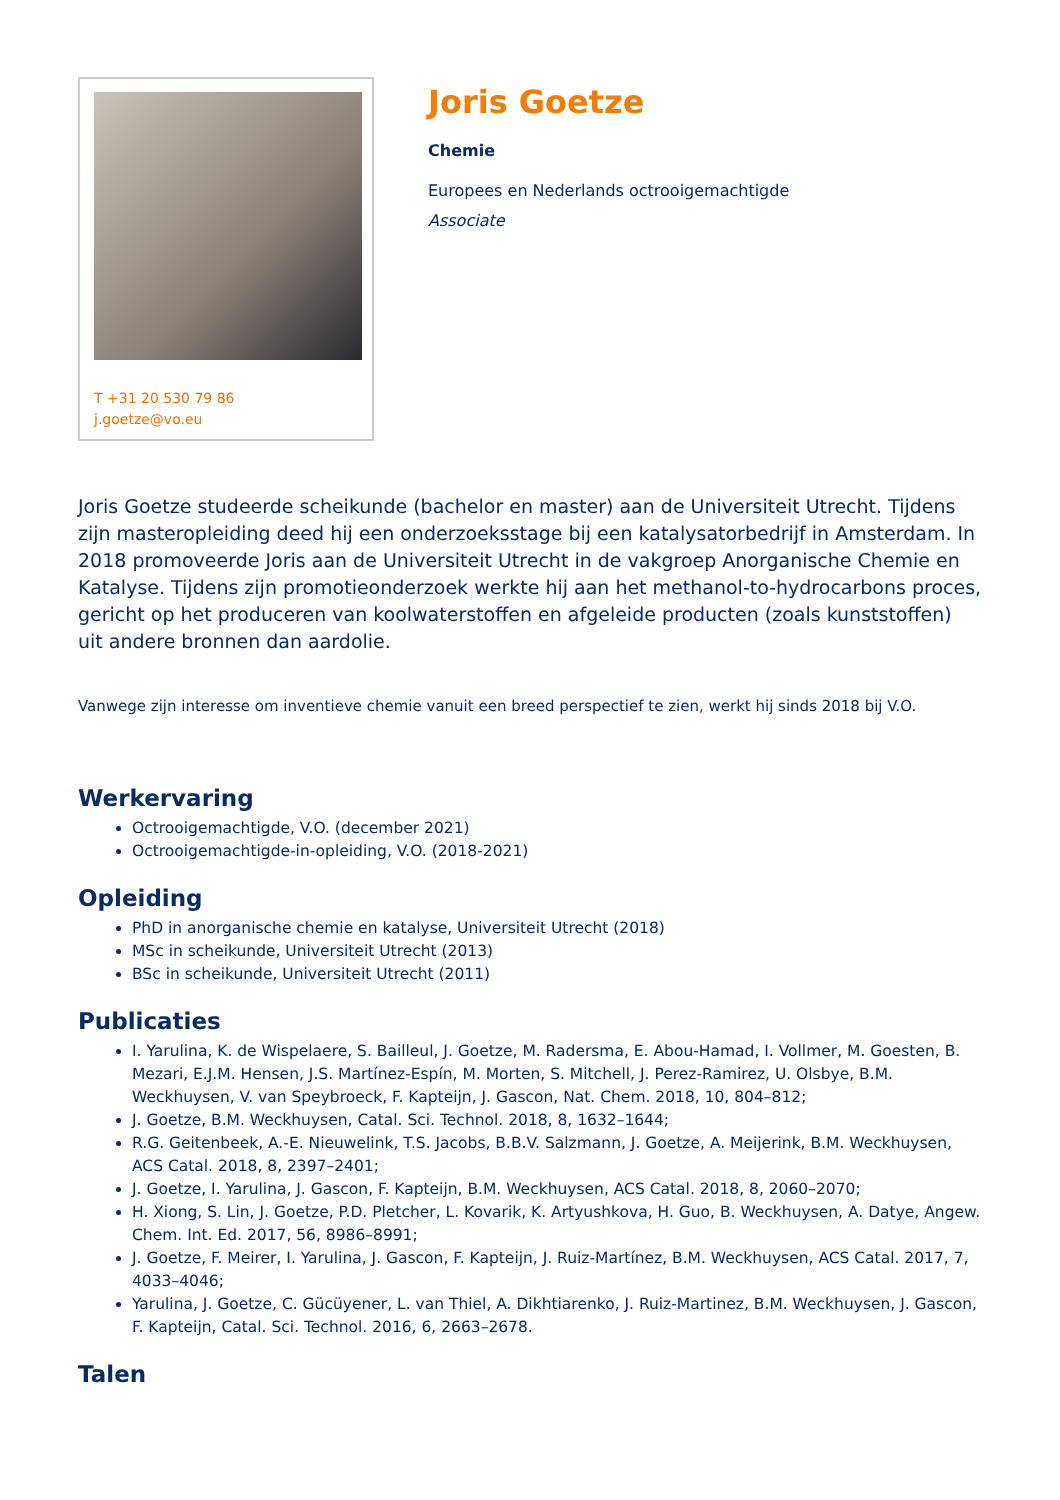T +31 20 530 79 86
j.goetze@vo.eu
Joris Goetze
Chemie
Europees en Nederlands octrooigemachtigde
Associate
Joris Goetze studeerde scheikunde (bachelor en master) aan de Universiteit Utrecht. Tijdens zijn masteropleiding deed hij een onderzoeksstage bij een katalysatorbedrijf in Amsterdam. In 2018 promoveerde Joris aan de Universiteit Utrecht in de vakgroep Anorganische Chemie en Katalyse. Tijdens zijn promotieonderzoek werkte hij aan het methanol-to-hydrocarbons proces, gericht op het produceren van koolwaterstoffen en afgeleide producten (zoals kunststoffen) uit andere bronnen dan aardolie.
Vanwege zijn interesse om inventieve chemie vanuit een breed perspectief te zien, werkt hij sinds 2018 bij V.O.
Werkervaring
Octrooigemachtigde, V.O. (december 2021)
Octrooigemachtigde-in-opleiding, V.O. (2018-2021)
Opleiding
PhD in anorganische chemie en katalyse, Universiteit Utrecht (2018)
MSc in scheikunde, Universiteit Utrecht (2013)
BSc in scheikunde, Universiteit Utrecht (2011)
Publicaties
I. Yarulina, K. de Wispelaere, S. Bailleul, J. Goetze, M. Radersma, E. Abou-Hamad, I. Vollmer, M. Goesten, B. Mezari, E.J.M. Hensen, J.S. Martínez-Espín, M. Morten, S. Mitchell, J. Perez-Ramirez, U. Olsbye, B.M. Weckhuysen, V. van Speybroeck, F. Kapteijn, J. Gascon, Nat. Chem. 2018, 10, 804–812;
J. Goetze, B.M. Weckhuysen, Catal. Sci. Technol. 2018, 8, 1632–1644;
R.G. Geitenbeek, A.-E. Nieuwelink, T.S. Jacobs, B.B.V. Salzmann, J. Goetze, A. Meijerink, B.M. Weckhuysen, ACS Catal. 2018, 8, 2397–2401;
J. Goetze, I. Yarulina, J. Gascon, F. Kapteijn, B.M. Weckhuysen, ACS Catal. 2018, 8, 2060–2070;
H. Xiong, S. Lin, J. Goetze, P.D. Pletcher, L. Kovarik, K. Artyushkova, H. Guo, B. Weckhuysen, A. Datye, Angew. Chem. Int. Ed. 2017, 56, 8986–8991;
J. Goetze, F. Meirer, I. Yarulina, J. Gascon, F. Kapteijn, J. Ruiz-Martínez, B.M. Weckhuysen, ACS Catal. 2017, 7, 4033–4046;
Yarulina, J. Goetze, C. Gücüyener, L. van Thiel, A. Dikhtiarenko, J. Ruiz-Martinez, B.M. Weckhuysen, J. Gascon, F. Kapteijn, Catal. Sci. Technol. 2016, 6, 2663–2678.
Talen